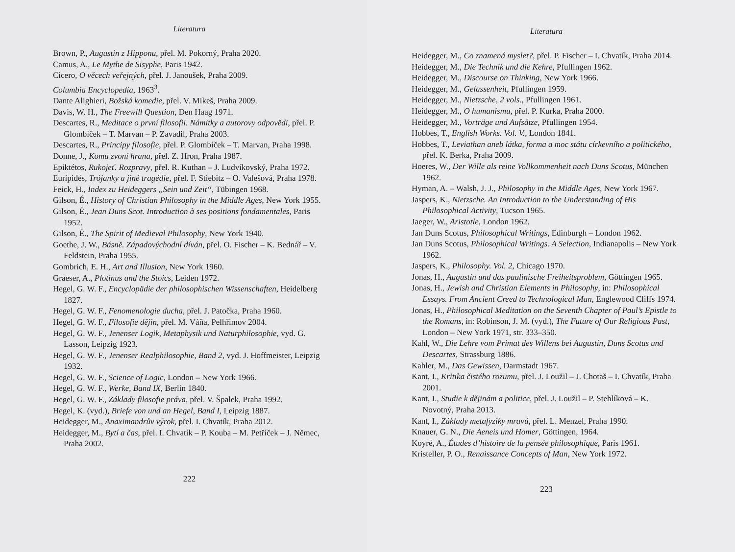Literatura
Brown, P., Augustin z Hipponu, přel. M. Pokorný, Praha 2020.
Camus, A., Le Mythe de Sisyphe, Paris 1942.
Cicero, O věcech veřejných, přel. J. Janoušek, Praha 2009.
Columbia Encyclopedia, 1963<sup>3</sup>.
Dante Alighieri, Božská komedie, přel. V. Mikeš, Praha 2009.
Davis, W. H., The Freewill Question, Den Haag 1971.
Descartes, R., Meditace o první filosofii. Námitky a autorovy odpovědi, přel. P. Glombíček – T. Marvan – P. Zavadil, Praha 2003.
Descartes, R., Principy filosofie, přel. P. Glombíček – T. Marvan, Praha 1998.
Donne, J., Komu zvoní hrana, přel. Z. Hron, Praha 1987.
Epiktétos, Rukojeť. Rozpravy, přel. R. Kuthan – J. Ludvíkovský, Praha 1972.
Eurípidés, Trójanky a jiné tragédie, přel. F. Stiebitz – O. Valešová, Praha 1978.
Feick, H., Index zu Heideggers „Sein und Zeit“, Tübingen 1968.
Gilson, É., History of Christian Philosophy in the Middle Ages, New York 1955.
Gilson, É., Jean Duns Scot. Introduction à ses positions fondamentales, Paris 1952.
Gilson, É., The Spirit of Medieval Philosophy, New York 1940.
Goethe, J. W., Básně. Západovýchodní díván, přel. O. Fischer – K. Bednář – V. Feldstein, Praha 1955.
Gombrich, E. H., Art and Illusion, New York 1960.
Graeser, A., Plotinus and the Stoics, Leiden 1972.
Hegel, G. W. F., Encyclopädie der philosophischen Wissenschaften, Heidelberg 1827.
Hegel, G. W. F., Fenomenologie ducha, přel. J. Patočka, Praha 1960.
Hegel, G. W. F., Filosofie dějin, přel. M. Váňa, Pelhřimov 2004.
Hegel, G. W. F., Jenenser Logik, Metaphysik und Naturphilosophie, vyd. G. Lasson, Leipzig 1923.
Hegel, G. W. F., Jenenser Realphilosophie, Band 2, vyd. J. Hoffmeister, Leipzig 1932.
Hegel, G. W. F., Science of Logic, London – New York 1966.
Hegel, G. W. F., Werke, Band IX, Berlin 1840.
Hegel, G. W. F., Základy filosofie práva, přel. V. Špalek, Praha 1992.
Hegel, K. (vyd.), Briefe von und an Hegel, Band I, Leipzig 1887.
Heidegger, M., Anaximandrův výrok, přel. I. Chvatík, Praha 2012.
Heidegger, M., Bytí a čas, přel. I. Chvatík – P. Kouba – M. Petříček – J. Němec, Praha 2002.
222
Literatura
Heidegger, M., Co znamená myslet?, přel. P. Fischer – I. Chvatík, Praha 2014.
Heidegger, M., Die Technik und die Kehre, Pfullingen 1962.
Heidegger, M., Discourse on Thinking, New York 1966.
Heidegger, M., Gelassenheit, Pfullingen 1959.
Heidegger, M., Nietzsche, 2 vols., Pfullingen 1961.
Heidegger, M., O humanismu, přel. P. Kurka, Praha 2000.
Heidegger, M., Vorträge und Aufsätze, Pfullingen 1954.
Hobbes, T., English Works. Vol. V., London 1841.
Hobbes, T., Leviathan aneb látka, forma a moc státu církevního a politického, přel. K. Berka, Praha 2009.
Hoeres, W., Der Wille als reine Vollkommenheit nach Duns Scotus, München 1962.
Hyman, A. – Walsh, J. J., Philosophy in the Middle Ages, New York 1967.
Jaspers, K., Nietzsche. An Introduction to the Understanding of His Philosophical Activity, Tucson 1965.
Jaeger, W., Aristotle, London 1962.
Jan Duns Scotus, Philosophical Writings, Edinburgh – London 1962.
Jan Duns Scotus, Philosophical Writings. A Selection, Indianapolis – New York 1962.
Jaspers, K., Philosophy. Vol. 2, Chicago 1970.
Jonas, H., Augustin und das paulinische Freiheitsproblem, Göttingen 1965.
Jonas, H., Jewish and Christian Elements in Philosophy, in: Philosophical Essays. From Ancient Creed to Technological Man, Englewood Cliffs 1974.
Jonas, H., Philosophical Meditation on the Seventh Chapter of Paul’s Epistle to the Romans, in: Robinson, J. M. (vyd.), The Future of Our Religious Past, London – New York 1971, str. 333–350.
Kahl, W., Die Lehre vom Primat des Willens bei Augustin, Duns Scotus und Descartes, Strassburg 1886.
Kahler, M., Das Gewissen, Darmstadt 1967.
Kant, I., Kritika čistého rozumu, přel. J. Loužil – J. Chotaš – I. Chvatík, Praha 2001.
Kant, I., Studie k dějinám a politice, přel. J. Loužil – P. Stehlíková – K. Novotný, Praha 2013.
Kant, I., Základy metafyziky mravů, přel. L. Menzel, Praha 1990.
Knauer, G. N., Die Aeneis und Homer, Göttingen, 1964.
Koyré, A., Études d’histoire de la pensée philosophique, Paris 1961.
Kristeller, P. O., Renaissance Concepts of Man, New York 1972.
223